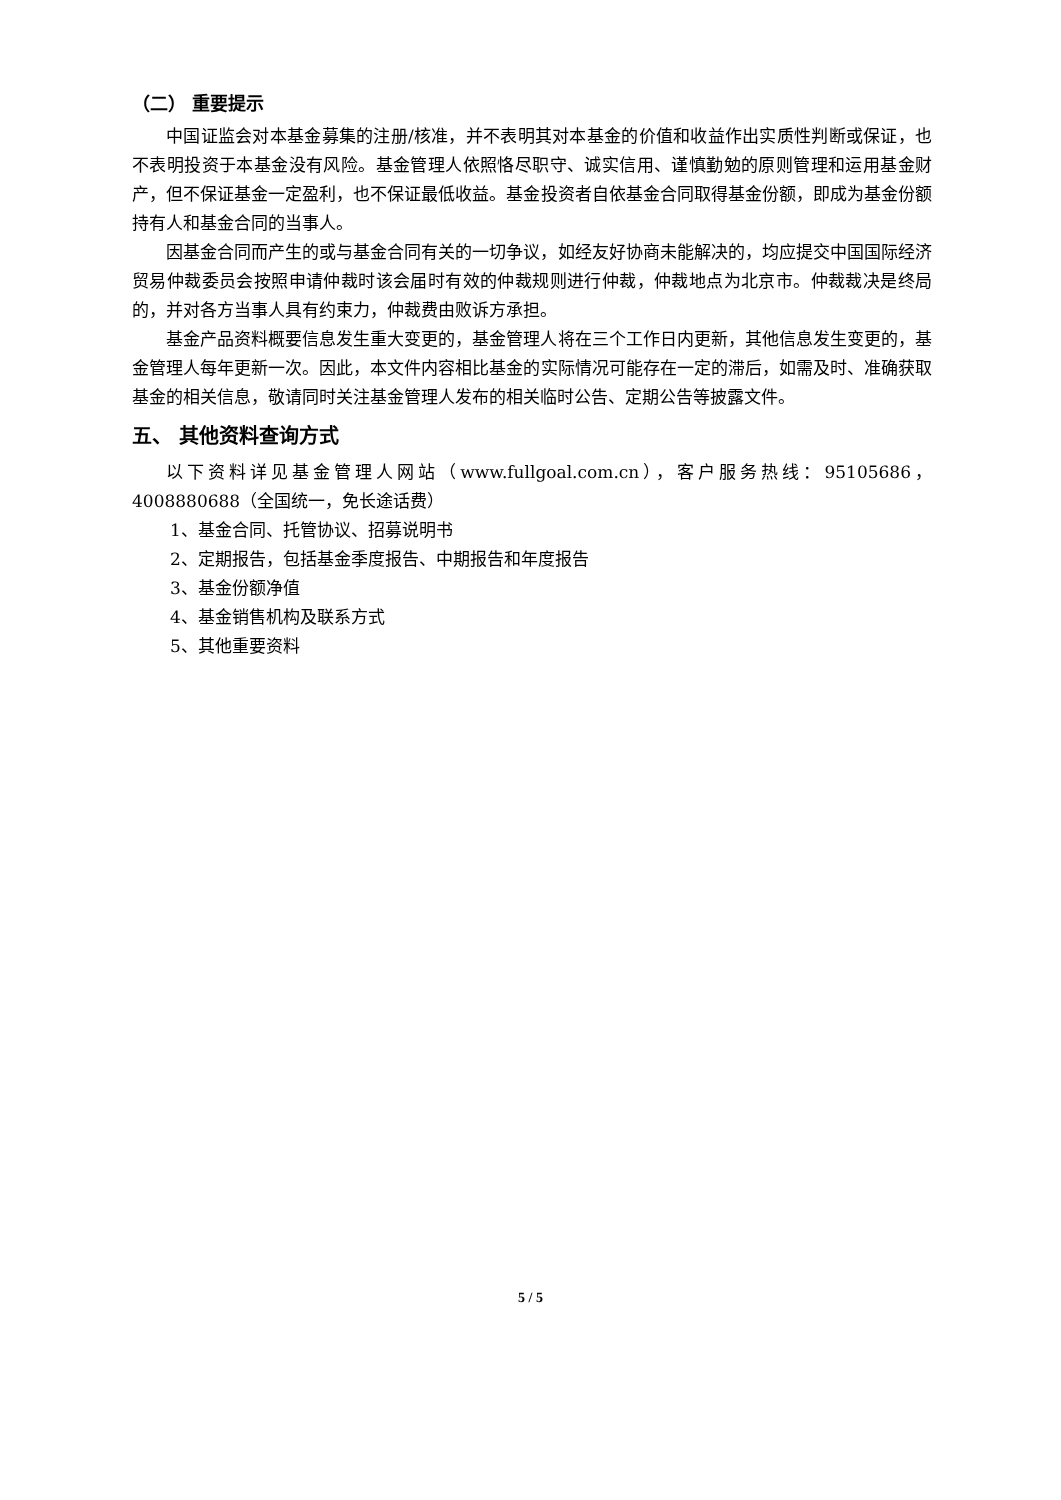（二） 重要提示
中国证监会对本基金募集的注册/核准，并不表明其对本基金的价值和收益作出实质性判断或保证，也不表明投资于本基金没有风险。基金管理人依照恪尽职守、诚实信用、谨慎勤勉的原则管理和运用基金财产，但不保证基金一定盈利，也不保证最低收益。基金投资者自依基金合同取得基金份额，即成为基金份额持有人和基金合同的当事人。
因基金合同而产生的或与基金合同有关的一切争议，如经友好协商未能解决的，均应提交中国国际经济贸易仲裁委员会按照申请仲裁时该会届时有效的仲裁规则进行仲裁，仲裁地点为北京市。仲裁裁决是终局的，并对各方当事人具有约束力，仲裁费由败诉方承担。
基金产品资料概要信息发生重大变更的，基金管理人将在三个工作日内更新，其他信息发生变更的，基金管理人每年更新一次。因此，本文件内容相比基金的实际情况可能存在一定的滞后，如需及时、准确获取基金的相关信息，敬请同时关注基金管理人发布的相关临时公告、定期公告等披露文件。
五、 其他资料查询方式
以下资料详见基金管理人网站（www.fullgoal.com.cn），客户服务热线：95105686，4008880688（全国统一，免长途话费）
1、基金合同、托管协议、招募说明书
2、定期报告，包括基金季度报告、中期报告和年度报告
3、基金份额净值
4、基金销售机构及联系方式
5、其他重要资料
5 / 5